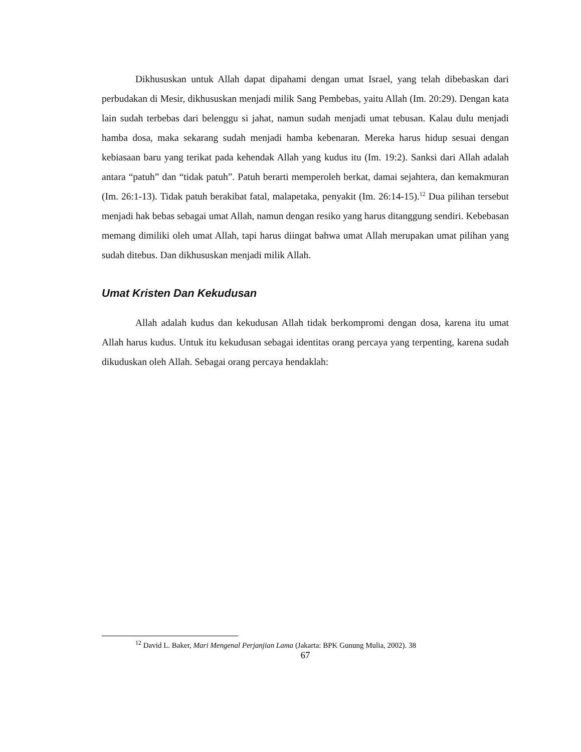Dikhususkan untuk Allah dapat dipahami dengan umat Israel, yang telah dibebaskan dari perbudakan di Mesir, dikhususkan menjadi milik Sang Pembebas, yaitu Allah (Im. 20:29). Dengan kata lain sudah terbebas dari belenggu si jahat, namun sudah menjadi umat tebusan. Kalau dulu menjadi hamba dosa, maka sekarang sudah menjadi hamba kebenaran. Mereka harus hidup sesuai dengan kebiasaan baru yang terikat pada kehendak Allah yang kudus itu (Im. 19:2). Sanksi dari Allah adalah antara “patuh” dan “tidak patuh”. Patuh berarti memperoleh berkat, damai sejahtera, dan kemakmuran (Im. 26:1-13). Tidak patuh berakibat fatal, malapetaka, penyakit (Im. 26:14-15).<sup>12</sup> Dua pilihan tersebut menjadi hak bebas sebagai umat Allah, namun dengan resiko yang harus ditanggung sendiri. Kebebasan memang dimiliki oleh umat Allah, tapi harus diingat bahwa umat Allah merupakan umat pilihan yang sudah ditebus. Dan dikhususkan menjadi milik Allah.
Umat Kristen Dan Kekudusan
Allah adalah kudus dan kekudusan Allah tidak berkompromi dengan dosa, karena itu umat Allah harus kudus. Untuk itu kekudusan sebagai identitas orang percaya yang terpenting, karena sudah dikuduskan oleh Allah. Sebagai orang percaya hendaklah:
<sup>12</sup> David L. Baker, Mari Mengenal Perjanjian Lama (Jakarta: BPK Gunung Mulia, 2002). 38
67